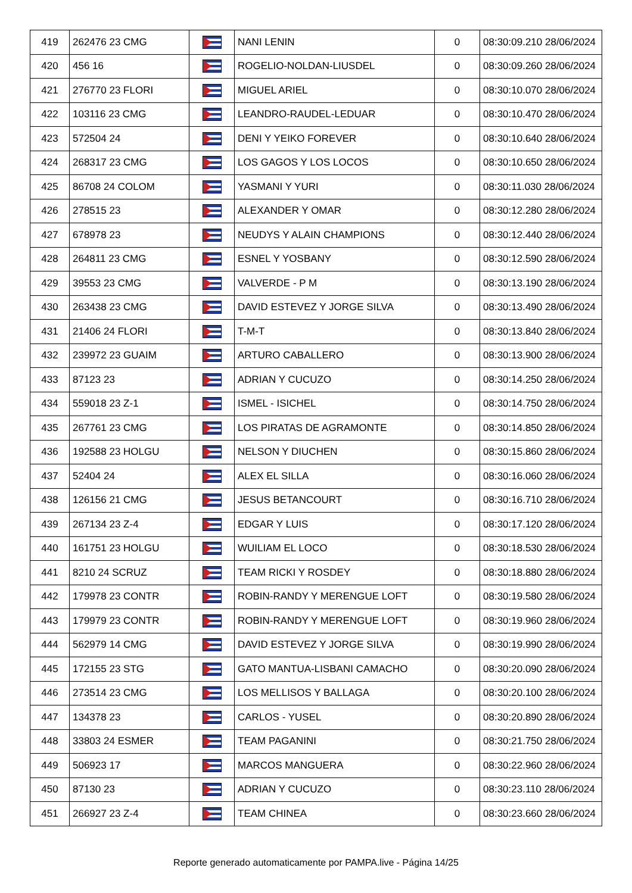| 419 | 262476 23 CMG | | NANI LENIN | 0 | 08:30:09.210 28/06/2024 |
| 420 | 456 16 | | ROGELIO-NOLDAN-LIUSDEL | 0 | 08:30:09.260 28/06/2024 |
| 421 | 276770 23 FLORI | | MIGUEL ARIEL | 0 | 08:30:10.070 28/06/2024 |
| 422 | 103116 23 CMG | | LEANDRO-RAUDEL-LEDUAR | 0 | 08:30:10.470 28/06/2024 |
| 423 | 572504 24 | | DENI Y YEIKO FOREVER | 0 | 08:30:10.640 28/06/2024 |
| 424 | 268317 23 CMG | | LOS GAGOS Y LOS LOCOS | 0 | 08:30:10.650 28/06/2024 |
| 425 | 86708 24 COLOM | | YASMANI Y YURI | 0 | 08:30:11.030 28/06/2024 |
| 426 | 278515 23 | | ALEXANDER Y OMAR | 0 | 08:30:12.280 28/06/2024 |
| 427 | 678978 23 | | NEUDYS Y ALAIN CHAMPIONS | 0 | 08:30:12.440 28/06/2024 |
| 428 | 264811 23 CMG | | ESNEL Y YOSBANY | 0 | 08:30:12.590 28/06/2024 |
| 429 | 39553 23 CMG | | VALVERDE - P M | 0 | 08:30:13.190 28/06/2024 |
| 430 | 263438 23 CMG | | DAVID ESTEVEZ Y JORGE SILVA | 0 | 08:30:13.490 28/06/2024 |
| 431 | 21406 24 FLORI | | T-M-T | 0 | 08:30:13.840 28/06/2024 |
| 432 | 239972 23 GUAIM | | ARTURO CABALLERO | 0 | 08:30:13.900 28/06/2024 |
| 433 | 87123 23 | | ADRIAN Y CUCUZO | 0 | 08:30:14.250 28/06/2024 |
| 434 | 559018 23 Z-1 | | ISMEL - ISICHEL | 0 | 08:30:14.750 28/06/2024 |
| 435 | 267761 23 CMG | | LOS PIRATAS DE AGRAMONTE | 0 | 08:30:14.850 28/06/2024 |
| 436 | 192588 23 HOLGU | | NELSON Y DIUCHEN | 0 | 08:30:15.860 28/06/2024 |
| 437 | 52404 24 | | ALEX EL SILLA | 0 | 08:30:16.060 28/06/2024 |
| 438 | 126156 21 CMG | | JESUS BETANCOURT | 0 | 08:30:16.710 28/06/2024 |
| 439 | 267134 23 Z-4 | | EDGAR Y LUIS | 0 | 08:30:17.120 28/06/2024 |
| 440 | 161751 23 HOLGU | | WUILIAM EL LOCO | 0 | 08:30:18.530 28/06/2024 |
| 441 | 8210 24 SCRUZ | | TEAM RICKI Y ROSDEY | 0 | 08:30:18.880 28/06/2024 |
| 442 | 179978 23 CONTR | | ROBIN-RANDY Y MERENGUE LOFT | 0 | 08:30:19.580 28/06/2024 |
| 443 | 179979 23 CONTR | | ROBIN-RANDY Y MERENGUE LOFT | 0 | 08:30:19.960 28/06/2024 |
| 444 | 562979 14 CMG | | DAVID ESTEVEZ Y JORGE SILVA | 0 | 08:30:19.990 28/06/2024 |
| 445 | 172155 23 STG | | GATO MANTUA-LISBANI CAMACHO | 0 | 08:30:20.090 28/06/2024 |
| 446 | 273514 23 CMG | | LOS MELLISOS Y BALLAGA | 0 | 08:30:20.100 28/06/2024 |
| 447 | 134378 23 | | CARLOS - YUSEL | 0 | 08:30:20.890 28/06/2024 |
| 448 | 33803 24 ESMER | | TEAM PAGANINI | 0 | 08:30:21.750 28/06/2024 |
| 449 | 506923 17 | | MARCOS MANGUERA | 0 | 08:30:22.960 28/06/2024 |
| 450 | 87130 23 | | ADRIAN Y CUCUZO | 0 | 08:30:23.110 28/06/2024 |
| 451 | 266927 23 Z-4 | | TEAM CHINEA | 0 | 08:30:23.660 28/06/2024 |
Reporte generado automaticamente por PAMPA.live - Página 14/25